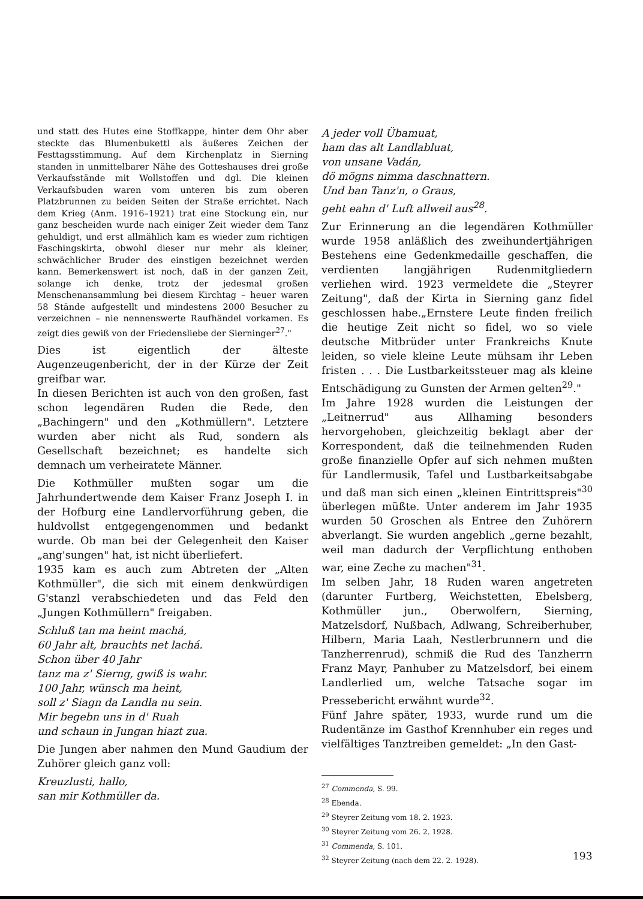und statt des Hutes eine Stoffkappe, hinter dem Ohr aber steckte das Blumenbukettl als äußeres Zeichen der Festtagsstimmung. Auf dem Kirchenplatz in Sierning standen in unmittelbarer Nähe des Gotteshauses drei große Verkaufsstände mit Wollstoffen und dgl. Die kleinen Verkaufsbuden waren vom unteren bis zum oberen Platzbrunnen zu beiden Seiten der Straße errichtet. Nach dem Krieg (Anm. 1916–1921) trat eine Stockung ein, nur ganz bescheiden wurde nach einiger Zeit wieder dem Tanz gehuldigt, und erst allmählich kam es wieder zum richtigen Faschingskirta, obwohl dieser nur mehr als kleiner, schwächlicher Bruder des einstigen bezeichnet werden kann. Bemerkenswert ist noch, daß in der ganzen Zeit, solange ich denke, trotz der jedesmal großen Menschenansammlung bei diesem Kirchtag – heuer waren 58 Stände aufgestellt und mindestens 2000 Besucher zu verzeichnen – nie nennenswerte Raufhändel vorkamen. Es zeigt dies gewiß von der Friedensliebe der Sierninger<sup>27</sup>."
Dies ist eigentlich der älteste Augenzeugenbericht, der in der Kürze der Zeit greifbar war.
In diesen Berichten ist auch von den großen, fast schon legendären Ruden die Rede, den „Bachingern" und den „Kothmüllern". Letztere wurden aber nicht als Rud, sondern als Gesellschaft bezeichnet; es handelte sich demnach um verheiratete Männer.
Die Kothmüller mußten sogar um die Jahrhundertwende dem Kaiser Franz Joseph I. in der Hofburg eine Landlervorführung geben, die huldvollst entgegengenommen und bedankt wurde. Ob man bei der Gelegenheit den Kaiser „ang'sungen" hat, ist nicht überliefert.
1935 kam es auch zum Abtreten der „Alten Kothmüller", die sich mit einem denkwürdigen G'stanzl verabschiedeten und das Feld den „Jungen Kothmüllern" freigaben.
Schluß tan ma heint machá,
60 Jahr alt, brauchts net lachá.
Schon über 40 Jahr
tanz ma z' Sierng, gwiß is wahr.
100 Jahr, wünsch ma heint,
soll z' Siagn da Landla nu sein.
Mir begebn uns in d' Ruah
und schaun in Jungan hiazt zua.
Die Jungen aber nahmen den Mund Gaudium der Zuhörer gleich ganz voll:
Kreuzlusti, hallo,
san mir Kothmüller da.
A jeder voll Übamuat,
ham das alt Landlabluat,
von unsane Vadán,
dö mögns nimma daschnattern.
Und ban Tanz'n, o Graus,
geht eahn d' Luft allweil aus<sup>28</sup>.
Zur Erinnerung an die legendären Kothmüller wurde 1958 anläßlich des zweihundertjährigen Bestehens eine Gedenkmedaille geschaffen, die verdienten langjährigen Rudenmitgliedern verliehen wird. 1923 vermeldete die „Steyrer Zeitung", daß der Kirta in Sierning ganz fidel geschlossen habe.„Ernstere Leute finden freilich die heutige Zeit nicht so fidel, wo so viele deutsche Mitbrüder unter Frankreichs Knute leiden, so viele kleine Leute mühsam ihr Leben fristen . . . Die Lustbarkeitssteuer mag als kleine Entschädigung zu Gunsten der Armen gelten<sup>29</sup>."
Im Jahre 1928 wurden die Leistungen der „Leitnerrud" aus Allhaming besonders hervorgehoben, gleichzeitig beklagt aber der Korrespondent, daß die teilnehmenden Ruden große finanzielle Opfer auf sich nehmen mußten für Landlermusik, Tafel und Lustbarkeitsabgabe und daß man sich einen „kleinen Eintrittspreis"<sup>30</sup> überlegen müßte. Unter anderem im Jahr 1935 wurden 50 Groschen als Entree den Zuhörern abverlangt. Sie wurden angeblich „gerne bezahlt, weil man dadurch der Verpflichtung enthoben war, eine Zeche zu machen"<sup>31</sup>.
Im selben Jahr, 18 Ruden waren angetreten (darunter Furtberg, Weichstetten, Ebelsberg, Kothmüller jun., Oberwolfern, Sierning, Matzelsdorf, Nußbach, Adlwang, Schreiberhuber, Hilbern, Maria Laah, Nestlerbrunnern und die Tanzherrenrud), schmiß die Rud des Tanzherrn Franz Mayr, Panhuber zu Matzelsdorf, bei einem Landlerlied um, welche Tatsache sogar im Pressebericht erwähnt wurde<sup>32</sup>.
Fünf Jahre später, 1933, wurde rund um die Rudentänze im Gasthof Krennhuber ein reges und vielfältiges Tanztreiben gemeldet: „In den Gast-
<sup>27</sup> Commenda, S. 99.
<sup>28</sup> Ebenda.
<sup>29</sup> Steyrer Zeitung vom 18. 2. 1923.
<sup>30</sup> Steyrer Zeitung vom 26. 2. 1928.
<sup>31</sup> Commenda, S. 101.
<sup>32</sup> Steyrer Zeitung (nach dem 22. 2. 1928).
193